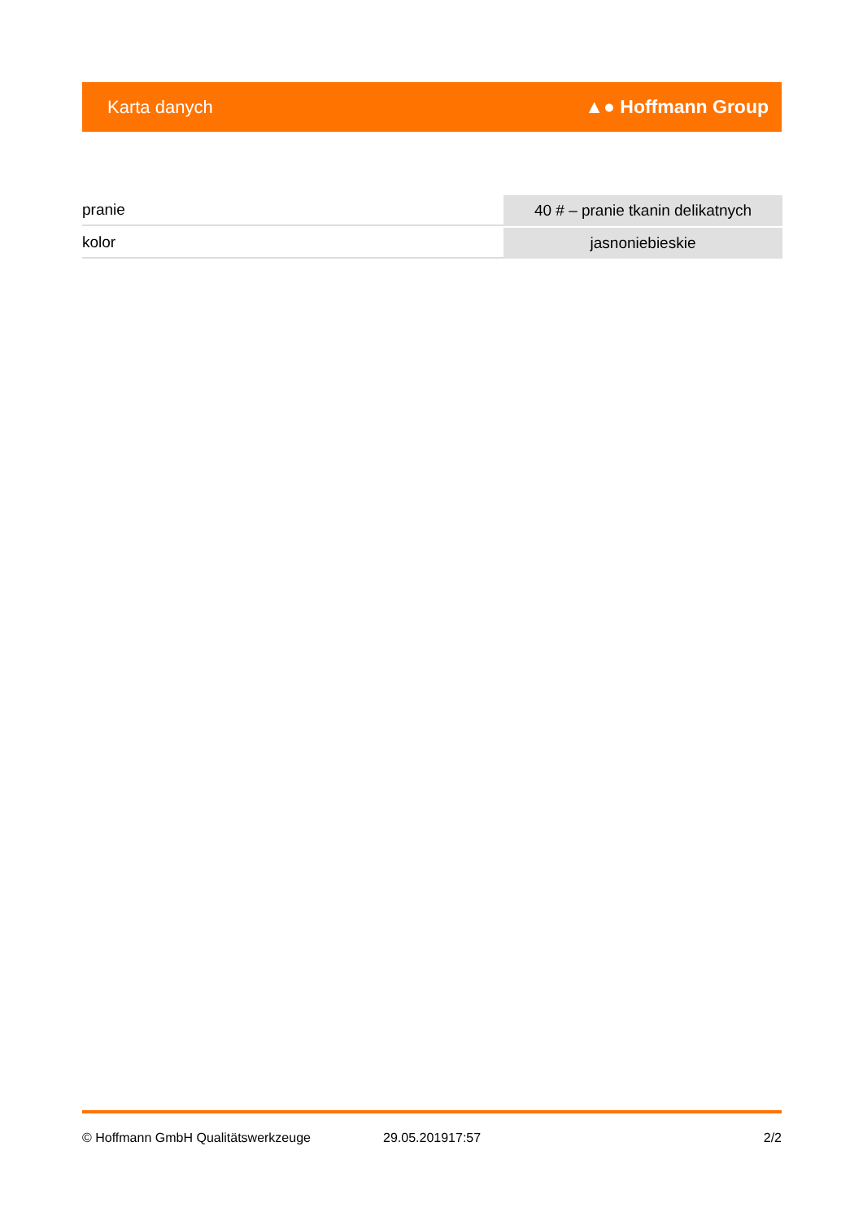Karta danych ▲● Hoffmann Group
| pranie | 40 # – pranie tkanin delikatnych |
| kolor | jasnoniebieskie |
© Hoffmann GmbH Qualitätswerkzeuge 29.05.201917:57 2/2